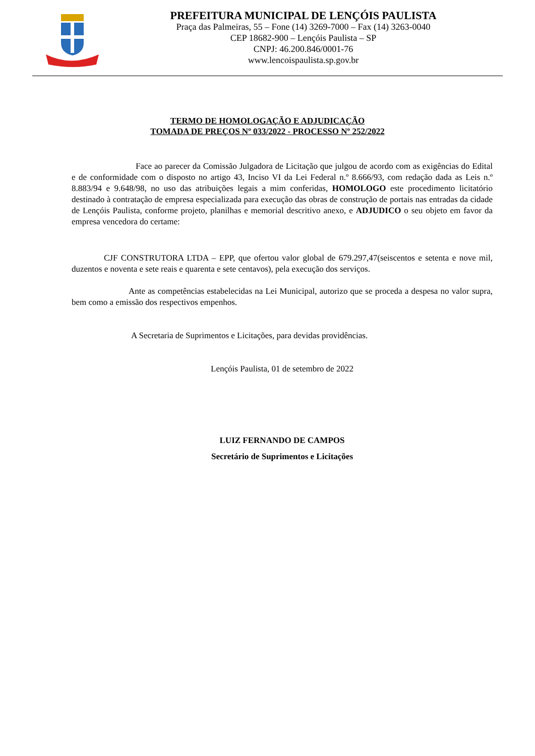PREFEITURA MUNICIPAL DE LENÇÓIS PAULISTA
Praça das Palmeiras, 55 – Fone (14) 3269-7000 – Fax (14) 3263-0040
CEP 18682-900 – Lençóis Paulista – SP
CNPJ: 46.200.846/0001-76
www.lencoispaulista.sp.gov.br
TERMO DE HOMOLOGAÇÃO E ADJUDICAÇÃO
TOMADA DE PREÇOS Nº 033/2022 - PROCESSO Nº 252/2022
Face ao parecer da Comissão Julgadora de Licitação que julgou de acordo com as exigências do Edital e de conformidade com o disposto no artigo 43, Inciso VI da Lei Federal n.º 8.666/93, com redação dada as Leis n.º 8.883/94 e 9.648/98, no uso das atribuições legais a mim conferidas, HOMOLOGO este procedimento licitatório destinado à contratação de empresa especializada para execução das obras de construção de portais nas entradas da cidade de Lençóis Paulista, conforme projeto, planilhas e memorial descritivo anexo, e ADJUDICO o seu objeto em favor da empresa vencedora do certame:
CJF CONSTRUTORA LTDA – EPP, que ofertou valor global de 679.297,47(seiscentos e setenta e nove mil, duzentos e noventa e sete reais e quarenta e sete centavos), pela execução dos serviços.
Ante as competências estabelecidas na Lei Municipal, autorizo que se proceda a despesa no valor supra, bem como a emissão dos respectivos empenhos.
A Secretaria de Suprimentos e Licitações, para devidas providências.
Lençóis Paulista, 01 de setembro de 2022
LUIZ FERNANDO DE CAMPOS
Secretário de Suprimentos e Licitações